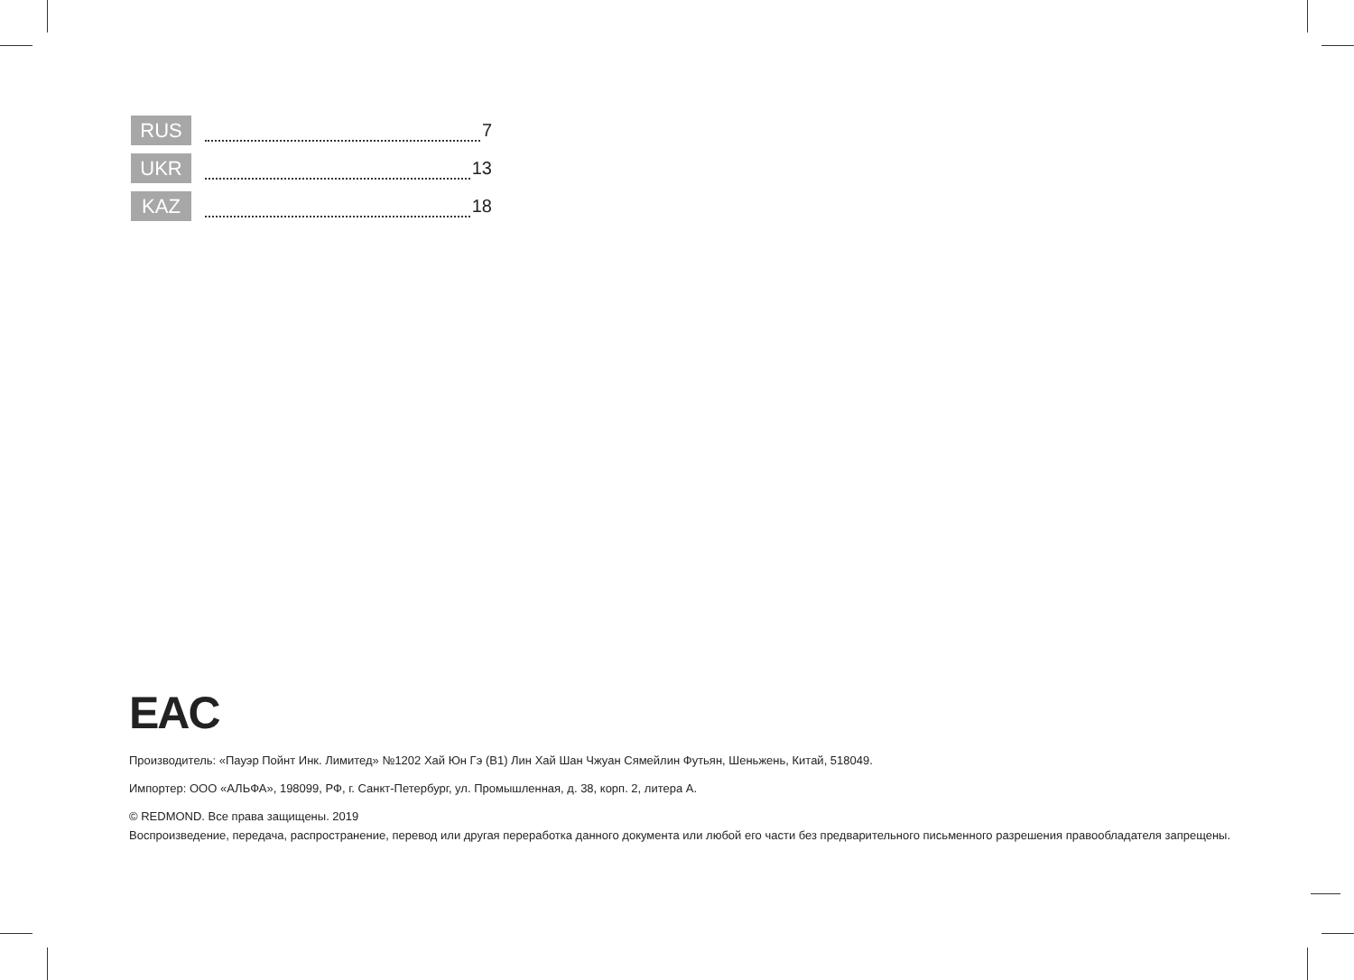RUS 7
UKR 13
KAZ 18
EAC
Производитель: «Пауэр Пойнт Инк. Лимитед» №1202 Хай Юн Гэ (B1) Лин Хай Шан Чжуан Сямейлин Футьян, Шеньжень, Китай, 518049.
Импортер: ООО «АЛЬФА», 198099, РФ, г. Санкт-Петербург, ул. Промышленная, д. 38, корп. 2, литера А.
© REDMOND. Все права защищены. 2019
Воспроизведение, передача, распространение, перевод или другая переработка данного документа или любой его части без предварительного письменного разрешения правообладателя запрещены.